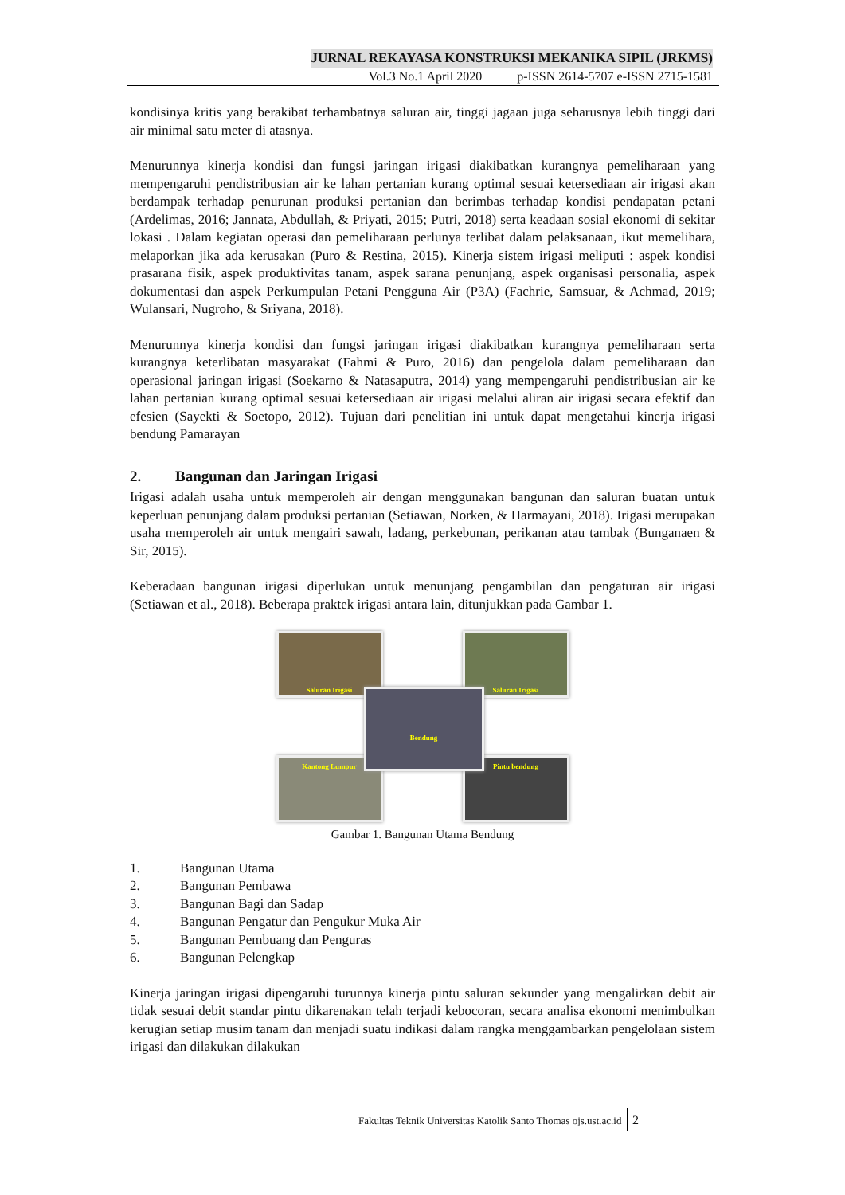JURNAL REKAYASA KONSTRUKSI MEKANIKA SIPIL (JRKMS)
Vol.3 No.1 April 2020 p-ISSN 2614-5707 e-ISSN 2715-1581
kondisinya kritis yang berakibat terhambatnya saluran air, tinggi jagaan juga seharusnya lebih tinggi dari air minimal satu meter di atasnya.
Menurunnya kinerja kondisi dan fungsi jaringan irigasi diakibatkan kurangnya pemeliharaan yang mempengaruhi pendistribusian air ke lahan pertanian kurang optimal sesuai ketersediaan air irigasi akan berdampak terhadap penurunan produksi pertanian dan berimbas terhadap kondisi pendapatan petani (Ardelimas, 2016; Jannata, Abdullah, & Priyati, 2015; Putri, 2018) serta keadaan sosial ekonomi di sekitar lokasi . Dalam kegiatan operasi dan pemeliharaan perlunya terlibat dalam pelaksanaan, ikut memelihara, melaporkan jika ada kerusakan (Puro & Restina, 2015). Kinerja sistem irigasi meliputi : aspek kondisi prasarana fisik, aspek produktivitas tanam, aspek sarana penunjang, aspek organisasi personalia, aspek dokumentasi dan aspek Perkumpulan Petani Pengguna Air (P3A) (Fachrie, Samsuar, & Achmad, 2019; Wulansari, Nugroho, & Sriyana, 2018).
Menurunnya kinerja kondisi dan fungsi jaringan irigasi diakibatkan kurangnya pemeliharaan serta kurangnya keterlibatan masyarakat (Fahmi & Puro, 2016) dan pengelola dalam pemeliharaan dan operasional jaringan irigasi (Soekarno & Natasaputra, 2014) yang mempengaruhi pendistribusian air ke lahan pertanian kurang optimal sesuai ketersediaan air irigasi melalui aliran air irigasi secara efektif dan efesien (Sayekti & Soetopo, 2012). Tujuan dari penelitian ini untuk dapat mengetahui kinerja irigasi bendung Pamarayan
2. Bangunan dan Jaringan Irigasi
Irigasi adalah usaha untuk memperoleh air dengan menggunakan bangunan dan saluran buatan untuk keperluan penunjang dalam produksi pertanian (Setiawan, Norken, & Harmayani, 2018). Irigasi merupakan usaha memperoleh air untuk mengairi sawah, ladang, perkebunan, perikanan atau tambak (Bunganaen & Sir, 2015).
Keberadaan bangunan irigasi diperlukan untuk menunjang pengambilan dan pengaturan air irigasi (Setiawan et al., 2018). Beberapa praktek irigasi antara lain, ditunjukkan pada Gambar 1.
Saluran Irigasi Saluran Irigasi
Bendung
Kantong Lumpur Pintu bendung
Gambar 1. Bangunan Utama Bendung
1. Bangunan Utama
2. Bangunan Pembawa
3. Bangunan Bagi dan Sadap
4. Bangunan Pengatur dan Pengukur Muka Air
5. Bangunan Pembuang dan Penguras
6. Bangunan Pelengkap
Kinerja jaringan irigasi dipengaruhi turunnya kinerja pintu saluran sekunder yang mengalirkan debit air tidak sesuai debit standar pintu dikarenakan telah terjadi kebocoran, secara analisa ekonomi menimbulkan kerugian setiap musim tanam dan menjadi suatu indikasi dalam rangka menggambarkan pengelolaan sistem irigasi dan dilakukan dilakukan
Fakultas Teknik Universitas Katolik Santo Thomas ojs.ust.ac.id 2